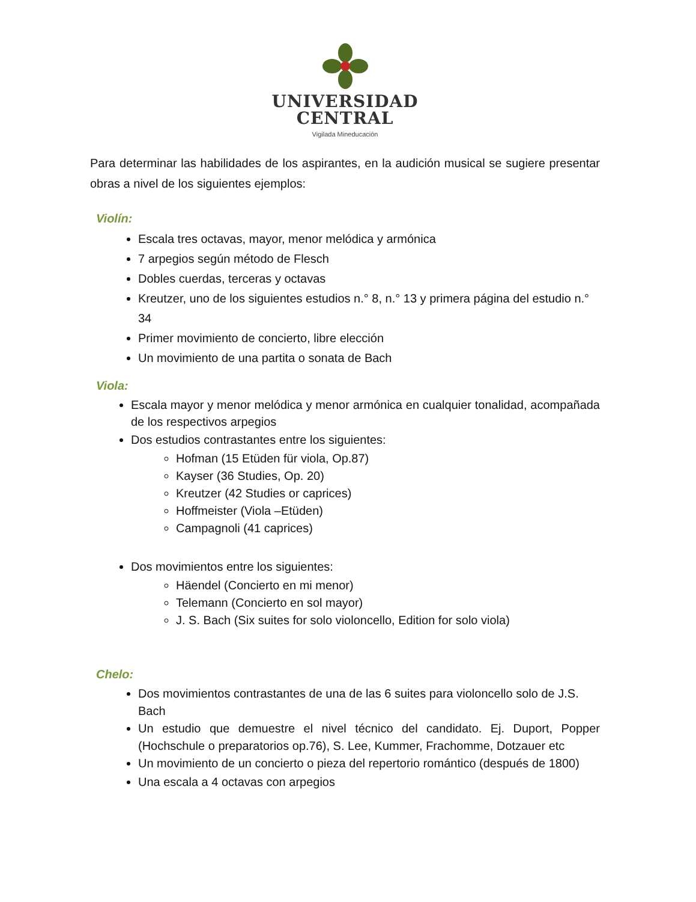UNIVERSIDAD
CENTRAL
Vigilada Mineducación
Para determinar las habilidades de los aspirantes, en la audición musical se sugiere presentar obras a nivel de los siguientes ejemplos:
Violín:
Escala tres octavas, mayor, menor melódica y armónica
7 arpegios según método de Flesch
Dobles cuerdas, terceras y octavas
Kreutzer, uno de los siguientes estudios n.° 8, n.° 13 y primera página del estudio n.° 34
Primer movimiento de concierto, libre elección
Un movimiento de una partita o sonata de Bach
Viola:
Escala mayor y menor melódica y menor armónica en cualquier tonalidad, acompañada de los respectivos arpegios
Dos estudios contrastantes entre los siguientes:
Hofman (15 Etüden für viola, Op.87)
Kayser (36 Studies, Op. 20)
Kreutzer (42 Studies or caprices)
Hoffmeister (Viola –Etüden)
Campagnoli (41 caprices)
Dos movimientos entre los siguientes:
Häendel (Concierto en mi menor)
Telemann (Concierto en sol mayor)
J. S. Bach (Six suites for solo violoncello, Edition for solo viola)
Chelo:
Dos movimientos contrastantes de una de las 6 suites para violoncello solo de J.S. Bach
Un estudio que demuestre el nivel técnico del candidato. Ej. Duport, Popper (Hochschule o preparatorios op.76), S. Lee, Kummer, Frachomme, Dotzauer etc
Un movimiento de un concierto o pieza del repertorio romántico (después de 1800)
Una escala a 4 octavas con arpegios